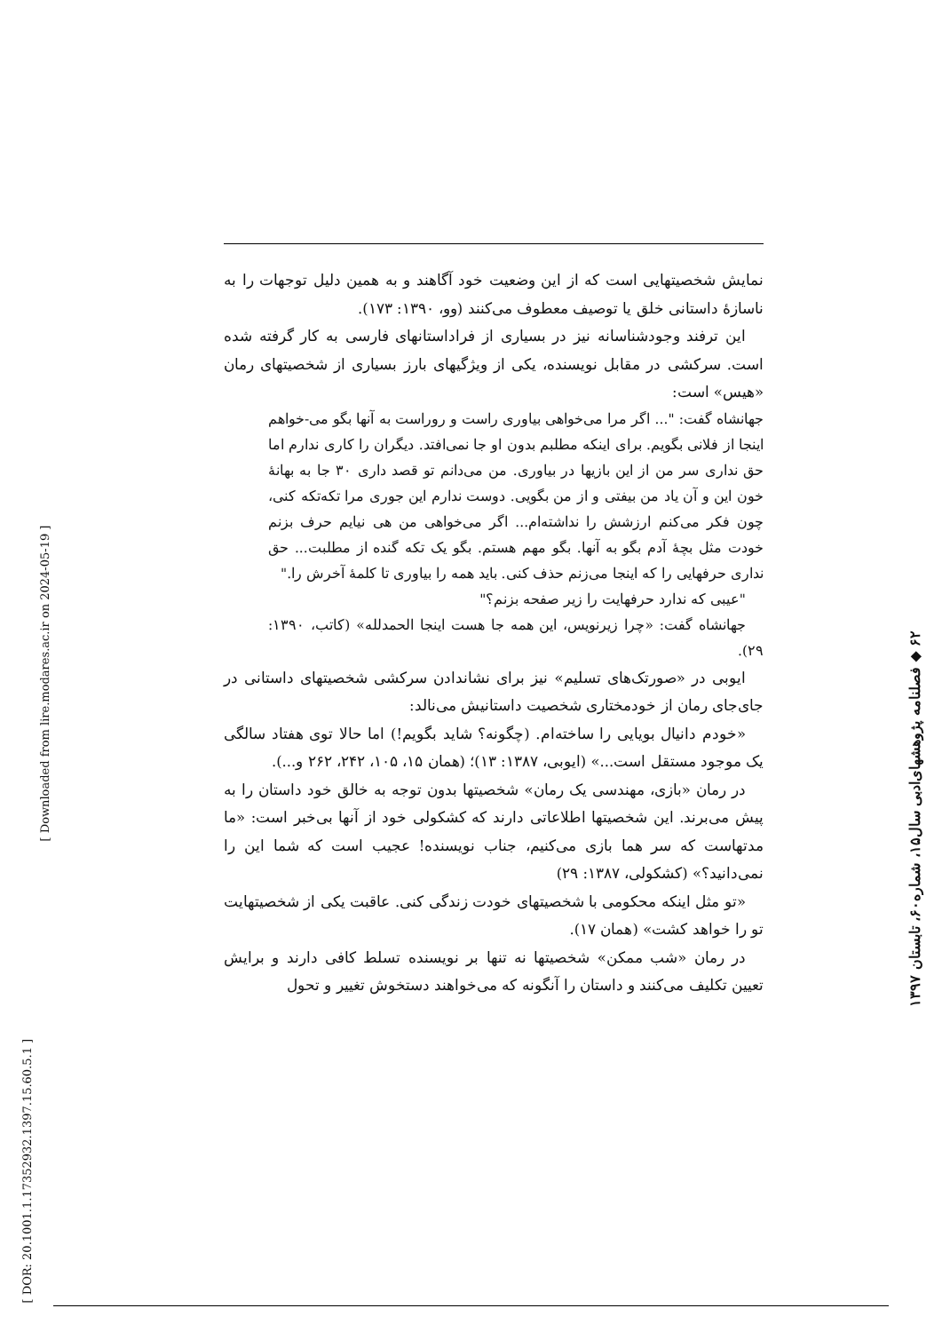نمایش شخصیتهایی است که از این وضعیت خود آگاهند و به همین دلیل توجهات را به ناسازهٔ داستانی خلق یا توصیف معطوف می‌کنند (وو، ۱۳۹۰: ۱۷۳).
این ترفند وجودشناسانه نیز در بسیاری از فراداستانهای فارسی به کار گرفته شده است. سرکشی در مقابل نویسنده، یکی از ویژگیهای بارز بسیاری از شخصیتهای رمان «هیس» است:
جهانشاه گفت: "... اگر مرا می‌خواهی بیاوری راست و روراست به آنها بگو می-خواهم اینجا از فلانی بگویم. برای اینکه مطلبم بدون او جا نمی‌افتد. دیگران را کاری ندارم اما حق نداری سر من از این بازیها در بیاوری. من می‌دانم تو قصد داری ۳۰ جا به بهانهٔ خون این و آن یاد من بیفتی و از من بگویی. دوست ندارم این جوری مرا تکه‌تکه کنی، چون فکر می‌کنم ارزشش را نداشته‌ام... اگر می‌خواهی من هی نیایم حرف بزنم خودت مثل بچهٔ آدم بگو به آنها. بگو مهم هستم. بگو یک تکه گنده از مطلبت... حق نداری حرفهایی را که اینجا می‌زنم حذف کنی. باید همه را بیاوری تا کلمهٔ آخرش را."
"عیبی که ندارد حرفهایت را زیر صفحه بزنم؟"
جهانشاه گفت: «چرا زیرنویس، این همه جا هست اینجا الحمدلله» (کاتب، ۱۳۹۰: ۲۹).
ایوبی در «صورتک‌های تسلیم» نیز برای نشاندادن سرکشی شخصیتهای داستانی در جای‌جای رمان از خودمختاری شخصیت داستانیش می‌نالد:
«خودم دانیال بویایی را ساخته‌ام. (چگونه؟ شاید بگویم!) اما حالا توی هفتاد سالگی یک موجود مستقل است...» (ایوبی، ۱۳۸۷: ۱۳)؛ (همان ۱۵، ۱۰۵، ۲۴۲، ۲۶۲ و...).
در رمان «بازی، مهندسی یک رمان» شخصیتها بدون توجه به خالق خود داستان را به پیش می‌برند. این شخصیتها اطلاعاتی دارند که کشکولی خود از آنها بی‌خبر است: «ما مدتهاست که سر هما بازی می‌کنیم، جناب نویسنده! عجیب است که شما این را نمی‌دانید؟» (کشکولی، ۱۳۸۷: ۲۹)
«تو مثل اینکه محکومی با شخصیتهای خودت زندگی کنی. عاقبت یکی از شخصیتهایت تو را خواهد کشت» (همان ۱۷).
در رمان «شب ممکن» شخصیتها نه تنها بر نویسنده تسلط کافی دارند و برایش تعیین تکلیف می‌کنند و داستان را آنگونه که می‌خواهند دستخوش تغییر و تحول
۶۲ ◆ فصلنامه پژوهشهای‌ادبی سال۱۵، شماره۶۰، تابستان ۱۳۹۷
[ Downloaded from lire.modares.ac.ir on 2024-05-19 ]
[ DOR: 20.1001.1.17352932.1397.15.60.5.1 ]